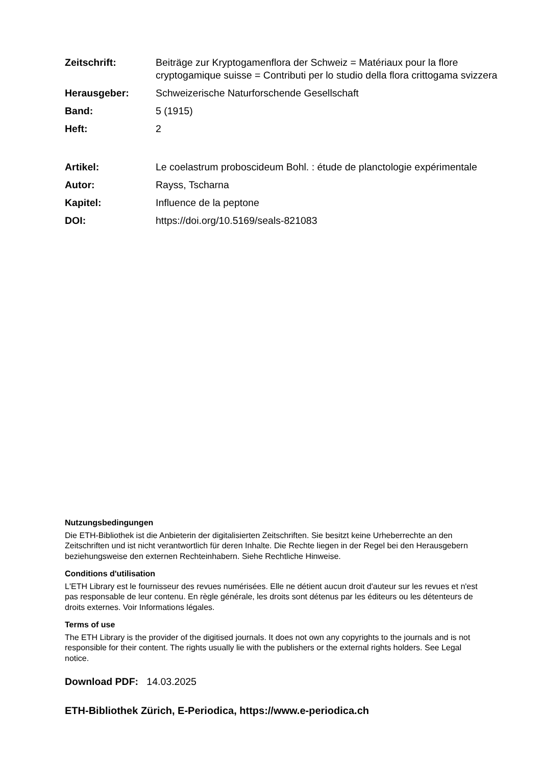Zeitschrift: Beiträge zur Kryptogamenflora der Schweiz = Matériaux pour la flore cryptogamique suisse = Contributi per lo studio della flora crittogama svizzera
Herausgeber: Schweizerische Naturforschende Gesellschaft
Band: 5 (1915)
Heft: 2
Artikel: Le coelastrum proboscideum Bohl. : étude de planctologie expérimentale
Autor: Rayss, Tscharna
Kapitel: Influence de la peptone
DOI: https://doi.org/10.5169/seals-821083
Nutzungsbedingungen
Die ETH-Bibliothek ist die Anbieterin der digitalisierten Zeitschriften. Sie besitzt keine Urheberrechte an den Zeitschriften und ist nicht verantwortlich für deren Inhalte. Die Rechte liegen in der Regel bei den Herausgebern beziehungsweise den externen Rechteinhabern. Siehe Rechtliche Hinweise.
Conditions d'utilisation
L'ETH Library est le fournisseur des revues numérisées. Elle ne détient aucun droit d'auteur sur les revues et n'est pas responsable de leur contenu. En règle générale, les droits sont détenus par les éditeurs ou les détenteurs de droits externes. Voir Informations légales.
Terms of use
The ETH Library is the provider of the digitised journals. It does not own any copyrights to the journals and is not responsible for their content. The rights usually lie with the publishers or the external rights holders. See Legal notice.
Download PDF: 14.03.2025
ETH-Bibliothek Zürich, E-Periodica, https://www.e-periodica.ch